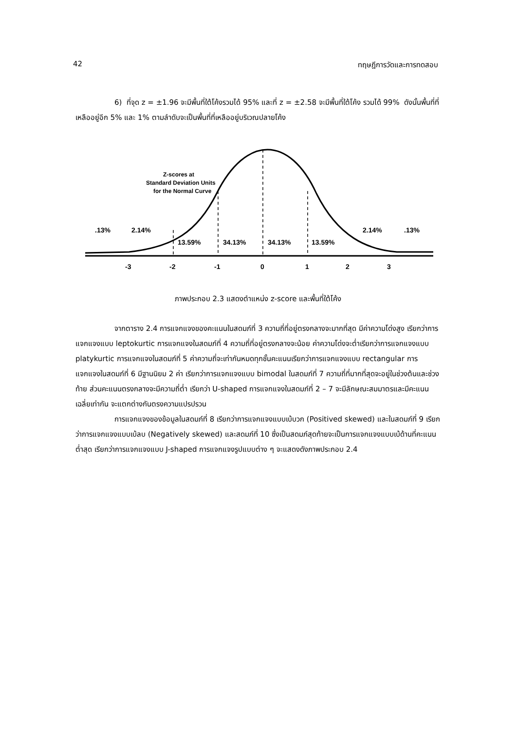42 ทฤษฎีการวัดและการทดสอบ
6) ที่จุด z = ±1.96 จะมีพื้นที่ใต้โค้งรวมได้ 95% และที่ z = ±2.58 จะมีพื้นที่ใต้โค้ง รวมได้ 99% ดังนั้นพื้นที่ที่เหลืออยู่อีก 5% และ 1% ตามลำดับจะเป็นพื้นที่ที่เหลืออยู่บริเวณปลายโค้ง
Z-scores at
Standard Deviation Units
for the Normal Curve
.13%
2.14%
13.59%
34.13%
34.13%
13.59%
2.14%
.13%
-3
-2
-1
0
1
2
3
ภาพประกอบ 2.3 แสดงตำแหน่ง z-score และพื้นที่ใต้โค้ง
จากตาราง 2.4 การแจกแจงของคะแนนในสดมภ์ที่ 3 ความถี่ที่อยู่ตรงกลางจะมากที่สุด มีค่าความโด่งสูง เรียกว่าการแจกแจงแบบ leptokurtic การแจกแจงในสดมภ์ที่ 4 ความถี่ที่อยู่ตรงกลางจะน้อย ค่าความโด่งจะต่ำเรียกว่าการแจกแจงแบบ platykurtic การแจกแจงในสดมภ์ที่ 5 ค่าความถี่จะเท่ากันหมดทุกชั้นคะแนนเรียกว่าการแจกแจงแบบ rectangular การแจกแจงในสดมภ์ที่ 6 มีฐานนิยม 2 ค่า เรียกว่าการแจกแจงแบบ bimodal ในสดมภ์ที่ 7 ความถี่ที่มากที่สุดจะอยู่ในช่วงต้นและช่วงท้าย ส่วนคะแนนตรงกลางจะมีความถี่ต่ำ เรียกว่า U-shaped การแจกแจงในสดมภ์ที่ 2 – 7 จะมีลักษณะสมมาตรและมีคะแนนเฉลี่ยเท่ากัน จะแตกต่างกันตรงความแปรปรวน
การแจกแจงของข้อมูลในสดมภ์ที่ 8 เรียกว่าการแจกแจงแบบเบ้บวก (Positived skewed) และในสดมภ์ที่ 9 เรียกว่าการแจกแจงแบบเบ้ลบ (Negatively skewed) และสดมภ์ที่ 10 ซึ่งเป็นสดมภ์สุดท้ายจะเป็นการแจกแจงแบบเบ้ด้านที่คะแนนต่ำสุด เรียกว่าการแจกแจงแบบ J-shaped การแจกแจงรูปแบบต่าง ๆ จะแสดงดังภาพประกอบ 2.4